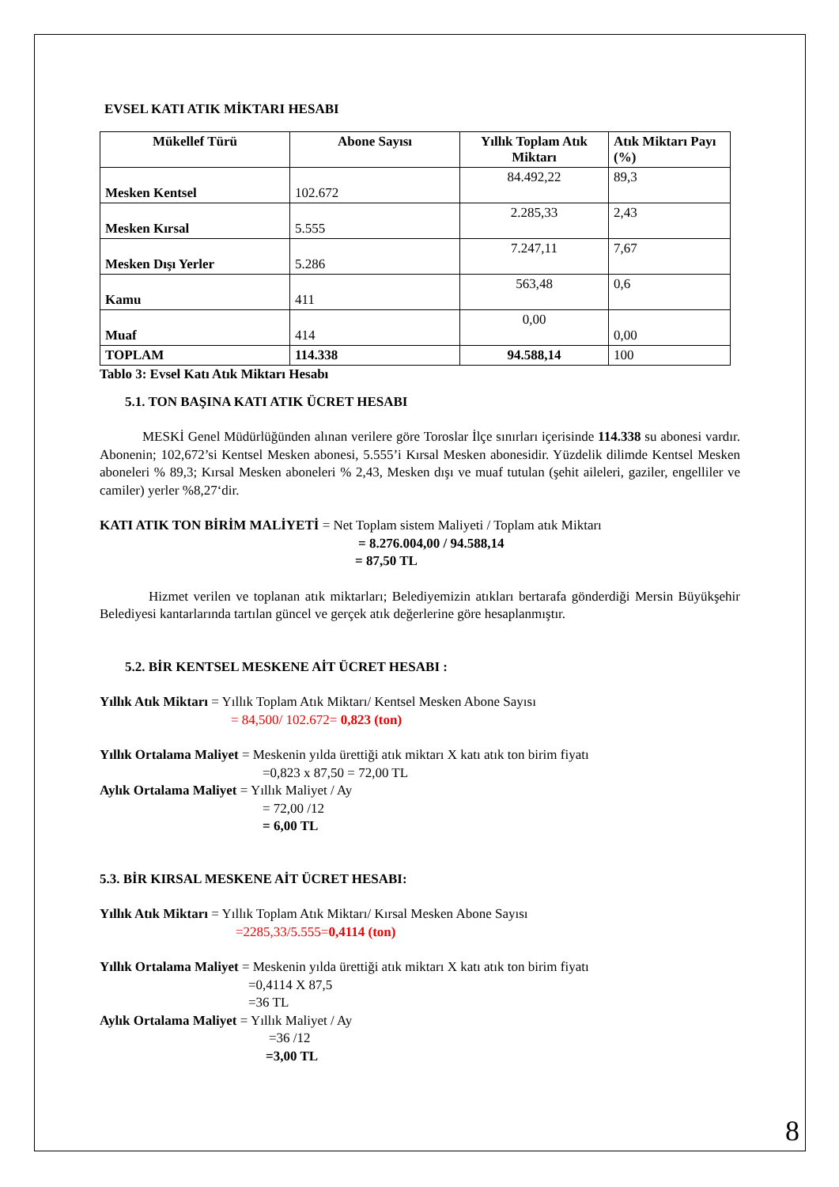EVSEL KATI ATIK MİKTARI HESABI
| Mükellef Türü | Abone Sayısı | Yıllık Toplam Atık Miktarı | Atık Miktarı Payı (%) |
| --- | --- | --- | --- |
| Mesken Kentsel | 102.672 | 84.492,22 | 89,3 |
| Mesken Kırsal | 5.555 | 2.285,33 | 2,43 |
| Mesken Dışı Yerler | 5.286 | 7.247,11 | 7,67 |
| Kamu | 411 | 563,48 | 0,6 |
| Muaf | 414 | 0,00 | 0,00 |
| TOPLAM | 114.338 | 94.588,14 | 100 |
Tablo 3: Evsel Katı Atık Miktarı Hesabı
5.1. TON BAŞINA KATI ATIK ÜCRET HESABI
MESKİ Genel Müdürlüğünden alınan verilere göre Toroslar İlçe sınırları içerisinde 114.338 su abonesi vardır. Abonenin; 102,672’si Kentsel Mesken abonesi, 5.555’i Kırsal Mesken abonesidir. Yüzdelik dilimde Kentsel Mesken aboneleri % 89,3; Kırsal Mesken aboneleri % 2,43, Mesken dışı ve muaf tutulan (şehit aileleri, gaziler, engelliler ve camiler) yerler %8,27‘dir.
KATI ATIK TON BİRİM MALİYETİ = Net Toplam sistem Maliyeti / Toplam atık Miktarı
= 8.276.004,00 / 94.588,14
= 87,50 TL
Hizmet verilen ve toplanan atık miktarları; Belediyemizin atıkları bertarafa gönderdiği Mersin Büyükşehir Belediyesi kantarlarında tartılan güncel ve gerçek atık değerlerine göre hesaplanmıştır.
5.2. BİR KENTSEL MESKENE AİT ÜCRET HESABI :
Yıllık Atık Miktarı = Yıllık Toplam Atık Miktarı/ Kentsel Mesken Abone Sayısı
= 84,500/ 102.672= 0,823 (ton)
Yıllık Ortalama Maliyet = Meskenin yılda ürettiği atık miktarı X katı atık ton birim fiyatı
=0,823 x 87,50 = 72,00 TL
Aylık Ortalama Maliyet = Yıllık Maliyet / Ay
= 72,00 /12
= 6,00 TL
5.3. BİR KIRSAL MESKENE AİT ÜCRET HESABI:
Yıllık Atık Miktarı = Yıllık Toplam Atık Miktarı/ Kırsal Mesken Abone Sayısı
=2285,33/5.555=0,4114 (ton)
Yıllık Ortalama Maliyet = Meskenin yılda ürettiği atık miktarı X katı atık ton birim fiyatı
=0,4114 X 87,5
=36 TL
Aylık Ortalama Maliyet = Yıllık Maliyet / Ay
=36 /12
=3,00 TL
8